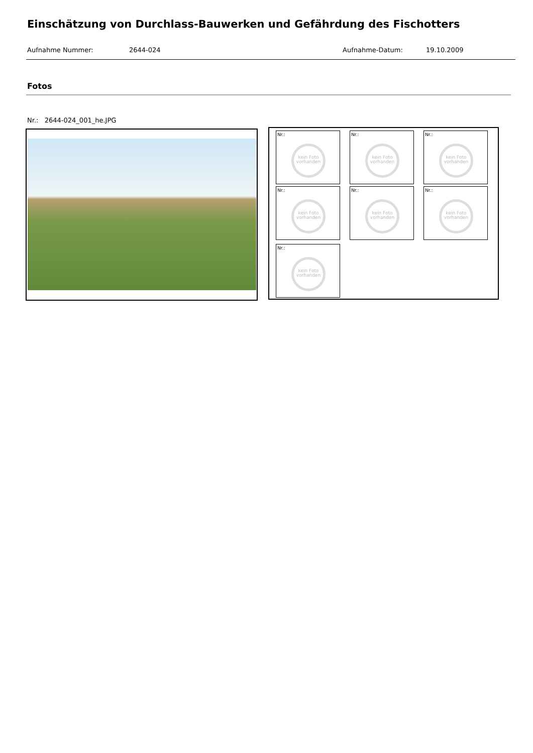Einschätzung von Durchlass-Bauwerken und Gefährdung des Fischotters
Aufnahme Nummer: 2644-024 Aufnahme-Datum: 19.10.2009
Fotos
Nr.: 2644-024_001_he.JPG
Nr.:
kein Foto vorhanden
Nr.:
kein Foto vorhanden
Nr.:
kein Foto vorhanden
Nr.:
kein Foto vorhanden
Nr.:
kein Foto vorhanden
Nr.:
kein Foto vorhanden
Nr.:
kein Foto vorhanden